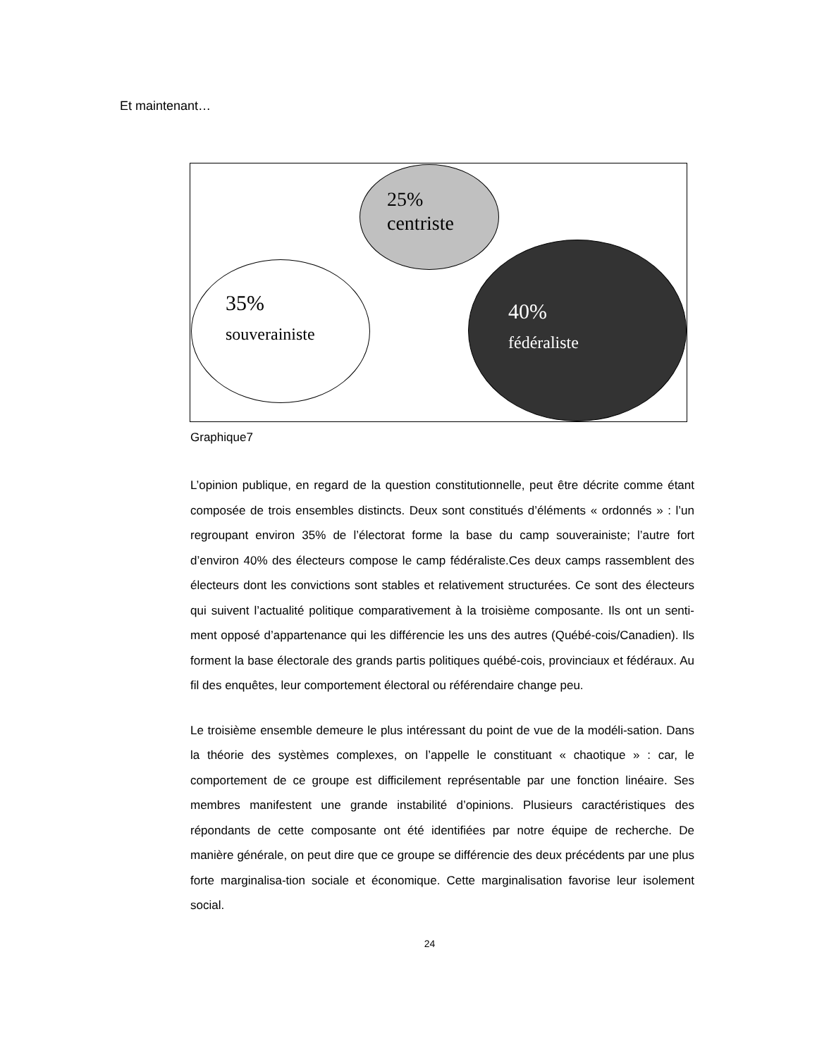Et maintenant…
25%
centriste
35%
souverainiste
40%
fédéraliste
Graphique7
L’opinion publique, en regard de la question constitutionnelle, peut être décrite comme étant composée de trois ensembles distincts. Deux sont constitués d’éléments « ordonnés » : l’un regroupant environ 35% de l’électorat forme la base du camp souverainiste; l’autre fort d’environ 40% des électeurs compose le camp fédéraliste.Ces deux camps rassemblent des électeurs dont les convictions sont stables et relativement structurées. Ce sont des électeurs qui suivent l’actualité politique comparativement à la troisième composante. Ils ont un senti-ment opposé d’appartenance qui les différencie les uns des autres (Québé-cois/Canadien). Ils forment la base électorale des grands partis politiques québé-cois, provinciaux et fédéraux. Au fil des enquêtes, leur comportement électoral ou référendaire change peu.
Le troisième ensemble demeure le plus intéressant du point de vue de la modéli-sation. Dans la théorie des systèmes complexes, on l’appelle le constituant « chaotique » : car, le comportement de ce groupe est difficilement représentable par une fonction linéaire. Ses membres manifestent une grande instabilité d’opinions. Plusieurs caractéristiques des répondants de cette composante ont été identifiées par notre équipe de recherche. De manière générale, on peut dire que ce groupe se différencie des deux précédents par une plus forte marginalisa-tion sociale et économique. Cette marginalisation favorise leur isolement social.
24